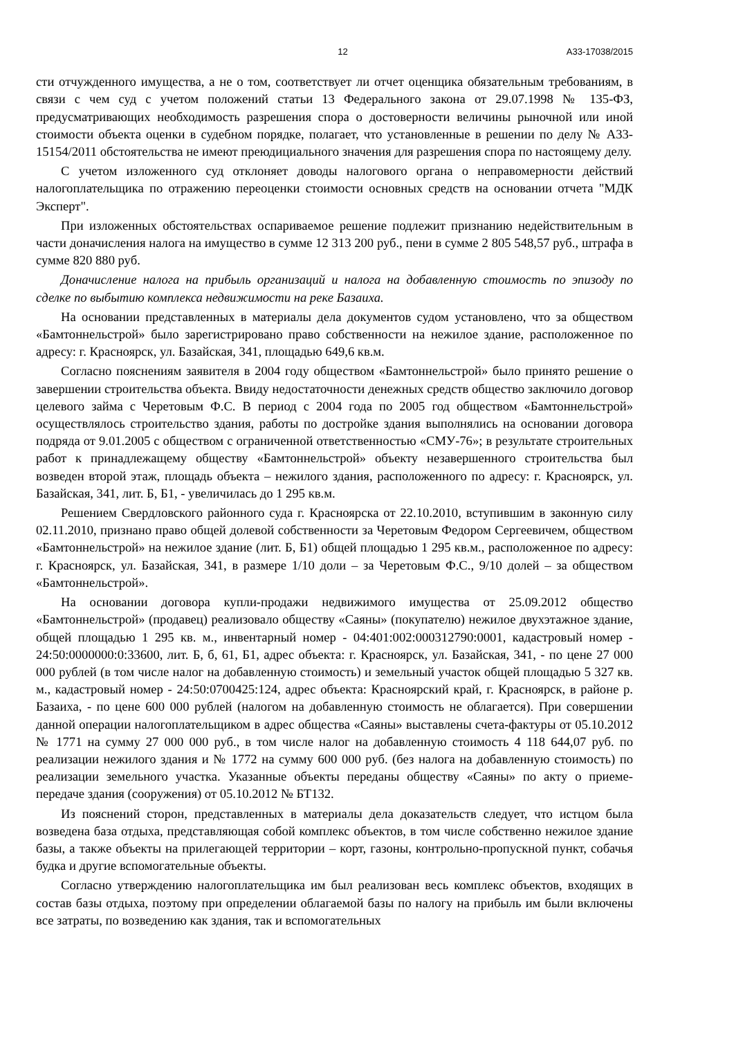12 А33-17038/2015
сти отчужденного имущества, а не о том, соответствует ли отчет оценщика обязательным требованиям, в связи с чем суд с учетом положений статьи 13 Федерального закона от 29.07.1998 № 135-ФЗ, предусматривающих необходимость разрешения спора о достоверности величины рыночной или иной стоимости объекта оценки в судебном порядке, полагает, что установленные в решении по делу № А33-15154/2011 обстоятельства не имеют преюдициального значения для разрешения спора по настоящему делу.
С учетом изложенного суд отклоняет доводы налогового органа о неправомерности действий налогоплательщика по отражению переоценки стоимости основных средств на основании отчета "МДК Эксперт".
При изложенных обстоятельствах оспариваемое решение подлежит признанию недействительным в части доначисления налога на имущество в сумме 12 313 200 руб., пени в сумме 2 805 548,57 руб., штрафа в сумме 820 880 руб.
Доначисление налога на прибыль организаций и налога на добавленную стоимость по эпизоду по сделке по выбытию комплекса недвижимости на реке Базаиха.
На основании представленных в материалы дела документов судом установлено, что за обществом «Бамтоннельстрой» было зарегистрировано право собственности на нежилое здание, расположенное по адресу: г. Красноярск, ул. Базайская, 341, площадью 649,6 кв.м.
Согласно пояснениям заявителя в 2004 году обществом «Бамтоннельстрой» было принято решение о завершении строительства объекта. Ввиду недостаточности денежных средств общество заключило договор целевого займа с Черетовым Ф.С. В период с 2004 года по 2005 год обществом «Бамтоннельстрой» осуществлялось строительство здания, работы по достройке здания выполнялись на основании договора подряда от 9.01.2005 с обществом с ограниченной ответственностью «СМУ-76»; в результате строительных работ к принадлежащему обществу «Бамтоннельстрой» объекту незавершенного строительства был возведен второй этаж, площадь объекта – нежилого здания, расположенного по адресу: г. Красноярск, ул. Базайская, 341, лит. Б, Б1, - увеличилась до 1 295 кв.м.
Решением Свердловского районного суда г. Красноярска от 22.10.2010, вступившим в законную силу 02.11.2010, признано право общей долевой собственности за Черетовым Федором Сергеевичем, обществом «Бамтоннельстрой» на нежилое здание (лит. Б, Б1) общей площадью 1 295 кв.м., расположенное по адресу: г. Красноярск, ул. Базайская, 341, в размере 1/10 доли – за Черетовым Ф.С., 9/10 долей – за обществом «Бамтоннельстрой».
На основании договора купли-продажи недвижимого имущества от 25.09.2012 общество «Бамтоннельстрой» (продавец) реализовало обществу «Саяны» (покупателю) нежилое двухэтажное здание, общей площадью 1 295 кв. м., инвентарный номер - 04:401:002:000312790:0001, кадастровый номер - 24:50:0000000:0:33600, лит. Б, б, 61, Б1, адрес объекта: г. Красноярск, ул. Базайская, 341, - по цене 27 000 000 рублей (в том числе налог на добавленную стоимость) и земельный участок общей площадью 5 327 кв. м., кадастровый номер - 24:50:0700425:124, адрес объекта: Красноярский край, г. Красноярск, в районе р. Базаиха, - по цене 600 000 рублей (налогом на добавленную стоимость не облагается). При совершении данной операции налогоплательщиком в адрес общества «Саяны» выставлены счета-фактуры от 05.10.2012 № 1771 на сумму 27 000 000 руб., в том числе налог на добавленную стоимость 4 118 644,07 руб. по реализации нежилого здания и № 1772 на сумму 600 000 руб. (без налога на добавленную стоимость) по реализации земельного участка. Указанные объекты переданы обществу «Саяны» по акту о приеме-передаче здания (сооружения) от 05.10.2012 № БТ132.
Из пояснений сторон, представленных в материалы дела доказательств следует, что истцом была возведена база отдыха, представляющая собой комплекс объектов, в том числе собственно нежилое здание базы, а также объекты на прилегающей территории – корт, газоны, контрольно-пропускной пункт, собачья будка и другие вспомогательные объекты.
Согласно утверждению налогоплательщика им был реализован весь комплекс объектов, входящих в состав базы отдыха, поэтому при определении облагаемой базы по налогу на прибыль им были включены все затраты, по возведению как здания, так и вспомогательных